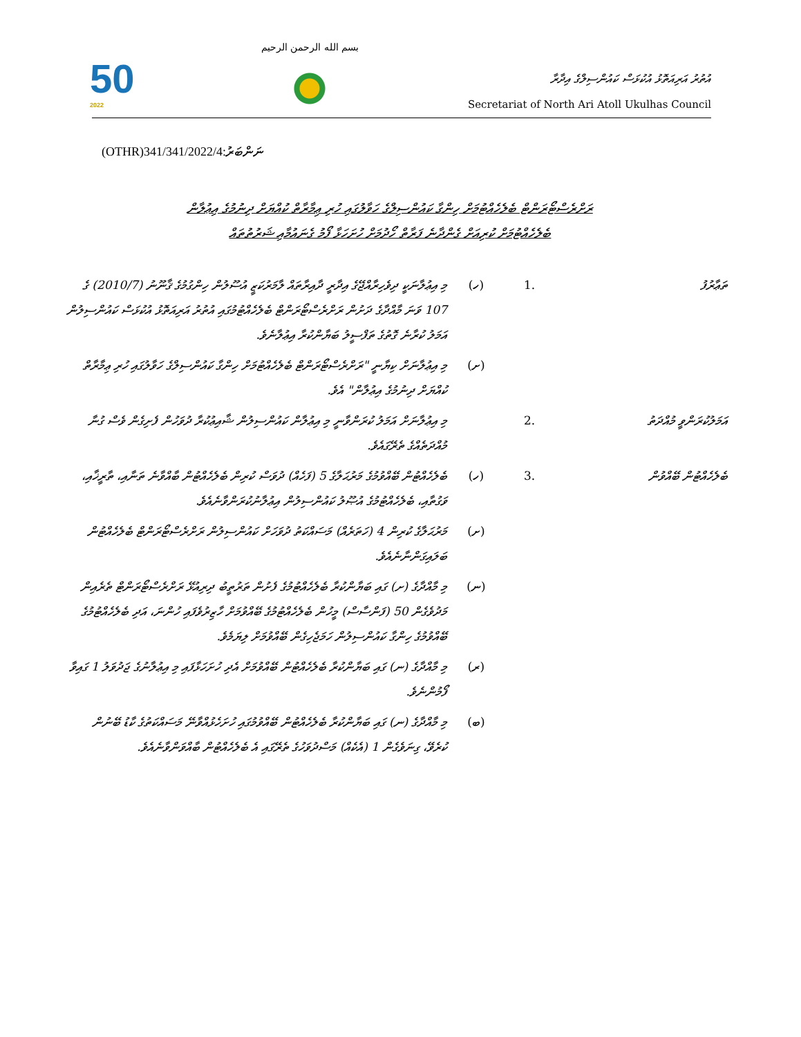50
2022
بسم الله الرحمن الرحيم
އުތުރު އަރިއަތޮޅު އުކުޅަސް ކައުންސިލްގެ އިދާރާ
Secretariat of North Ari Atoll Ukulhas Council
(OTHR)341/341/2022/4:ނަންބަރު
ރަށްރެސްޓޯރަންޓް ބެލެހެއްޓުމަށް ހިންގާ ކައުންސިލްގެ ހަވާލުގައި ހުރި ޢިމާރާތް ކުއްޔަށް ދިނުމުގެ އިޢުލާން
ބެލެހެއްޓުމަށް ކުރިއަށް ގެންދާނެ ފަރާތް ހޯދުމަށް ހުށަހަޅާ ފޯމު ގެނައުމާއި ޝަރުތުތައް
| ތަޢާރުފު | .1 | (ހ) | މި އިޢުލާނަކީ ދިވެހިރާއްޖޭގެ އިދާރީ ދާއިރާތައް ލާމަރުކަޒީ އުސޫލުން ހިންގުމުގެ ޤާނޫނު (2010/7) ގެ 107 ވަނަ މާއްދާގެ ދަށުން ރަށްރެސްޓޯރަންޓް ބެލެހެއްޓުމުގައި އުތުރު އަރިއަތޮޅު އުކުޅަސް ކައުންސިލުން އަމަލު ކުރާނެ ގޮތުގެ ތަފްސީލު ބަޔާންކުރާ އިޢުލާނެވެ. |
| | | (ށ) | މި އިޢުލާނަށް ކިޔާނީ "ރަށްރެސްޓޯރަންޓް ބެލެހެއްޓުމަށް ހިންގާ ކައުންސިލްގެ ހަވާލުގައި ހުރި ޢިމާރާތް ކުއްޔަށް ދިނުމުގެ އިޢުލާން" އެވެ. |
| އަމަލުކުރަންވީ މުއްދަތު | .2 | | މި އިޢުލާނަށް އަމަލު ކުރަންވާނީ މި އިޢުލާން ކައުންސިލުން ޝާއިޢުކުރާ ދުވަހުން ފެށިގެން ވެސް ގުނާ މުއްދަތެއްގެ ތެރޭގައެވެ. |
| ބެލެހެއްޓުން ބޭއްވުން | .3 | (ހ) | ބެލެހެއްޓުން ބޭއްވުމުގެ މަރުޙަލާގެ 5 (ފަހެއް) ދުވަސް ކުރިން ބެލެހެއްޓުން ބާއްވާނެ ތަނާއި، ތާރީޚާއި، ވަގުތާއި، ބެލެހެއްޓުމުގެ އުޞޫލު ކައުންސިލުން އިޢުލާނުކުރަންވާނެއެވެ. |
| | | (ށ) | މަރުޙަލާގެ ކުރިން 4 (ހަތަރެއް) މަސައްކަތު ދުވަހަށް ކައުންސިލުން ރަށްރެސްޓޯރަންޓް ބެލެހެއްޓުން ބަލައިގަންނާނެއެވެ. |
| | | (ނ) | މި މާއްދާގެ (ށ) ގައި ބަޔާންކުރާ ބެލެހެއްޓުމުގެ ފެށުން ތަރުތީބު ދިރިއުޅޭ ރަށްރެސްޓޯރަންޓް ތެރެއިން މަދުވެގެން 50 (ފަންސާސް) މީހުން ބެލެހެއްޓުމުގެ ބޭއްވުމަށް ހާޒިރުވެފައި ހުންނަ، އަދި ބެލެހެއްޓުމުގެ ބޭއްވުމުގެ ހިންގާ ކައުންސިލުން ހަމަޖެހިގެން ބޭއްވުމަށް ލިޔަމެވެ. |
| | | (ރ) | މި މާއްދާގެ (ނ) ގައި ބަޔާންކުރާ ބެލެހެއްޓުން ބޭއްވުމަށް އެދި ހުށަހަޅާފައި މި އިޢުލާނުގެ ޖަދުވަލު 1 ގައިވާ ފޯމުންނެވެ. |
| | | (ބ) | މި މާއްދާގެ (ނ) ގައި ބަޔާންކުރާ ބެލެހެއްޓުން ބޭއްވުމުގައި ހުށަހެޅުއްވާނޭ މަސައްކަތުގެ ކާޑު ބޭނުން ކުރެވޭ، ގިނަވެގެން 1 (އެކެއް) މަސްދުވަހުގެ ތެރޭގައި އެ ބެލެހެއްޓުން ބާއްވަންވާނެއެވެ. |